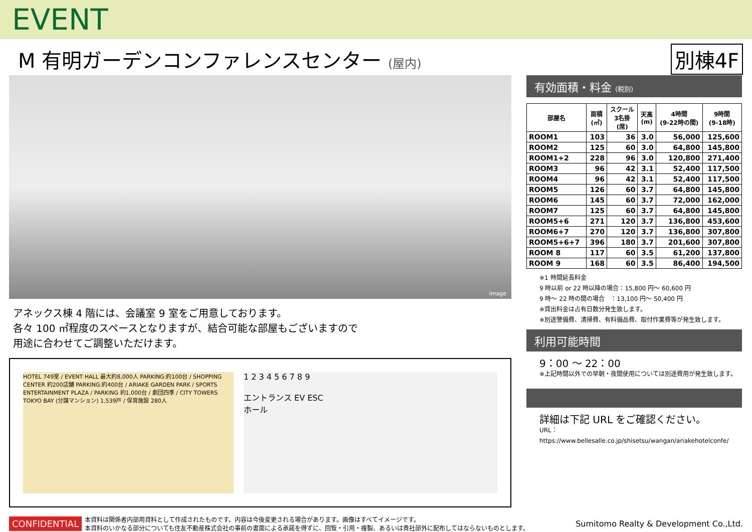EVENT
M 有明ガーデンコンファレンスセンター (屋内)
別棟4F
image
アネックス棟 4 階には、会議室 9 室をご用意しております。
各々 100 ㎡程度のスペースとなりますが、結合可能な部屋もございますので
用途に合わせてご調整いただけます。
HOTEL 749室 / EVENT HALL 最大約8,000人 PARKING:約100台 / SHOPPING CENTER 約200店舗 PARKING:約400台 / ARIAKE GARDEN PARK / SPORTS ENTERTAINMENT PLAZA / PARKING 約1,000台 / 劇団四季 / CITY TOWERS TOKYO BAY (分譲マンション) 1,539戸 / 保育施設 280人
1 2 3 4 5 6 7 8 9
エントランス EV ESC
ホール
有効面積・料金 (税別)
| 部屋名 | 面積 (㎡) | スクール 3名掛 (席) | 天高 (m) | 4時間 (9-22時の間) | 9時間 (9-18時) |
| --- | --- | --- | --- | --- | --- |
| ROOM1 | 103 | 36 | 3.0 | 56,000 | 125,600 |
| ROOM2 | 125 | 60 | 3.0 | 64,800 | 145,800 |
| ROOM1+2 | 228 | 96 | 3.0 | 120,800 | 271,400 |
| ROOM3 | 96 | 42 | 3.1 | 52,400 | 117,500 |
| ROOM4 | 96 | 42 | 3.1 | 52,400 | 117,500 |
| ROOM5 | 126 | 60 | 3.7 | 64,800 | 145,800 |
| ROOM6 | 145 | 60 | 3.7 | 72,000 | 162,000 |
| ROOM7 | 125 | 60 | 3.7 | 64,800 | 145,800 |
| ROOM5+6 | 271 | 120 | 3.7 | 136,800 | 453,600 |
| ROOM6+7 | 270 | 120 | 3.7 | 136,800 | 307,800 |
| ROOM5+6+7 | 396 | 180 | 3.7 | 201,600 | 307,800 |
| ROOM 8 | 117 | 60 | 3.5 | 61,200 | 137,800 |
| ROOM 9 | 168 | 60 | 3.5 | 86,400 | 194,500 |
※1 時間延長料金
9 時以前 or 22 時以降の場合：15,800 円～ 60,600 円
9 時～ 22 時の間の場合　：13,100 円～ 50,400 円
※貸出料金は占有日数分発生致します。
※別途警備費、清掃費、有料備品費、取付作業費等が発生致します。
利用可能時間
9：00 ～ 22：00
※上記時間以外での早朝・夜間使用については別途費用が発生致します。
詳細は下記 URL をご確認ください。
URL：https://www.bellesalle.co.jp/shisetsu/wangan/ariakehotelconfe/
CONFIDENTIAL 本資料は関係者内部用資料として作成されたものです。内容は今後変更される場合があります。画像はすべてイメージです。
本資料のいかなる部分についても住友不動産株式会社の事前の書面による承諾を得ずに、回覧・引用・複製、あるいは貴社部外に配布してはならないものとします。 Sumitomo Realty & Development Co.,Ltd.